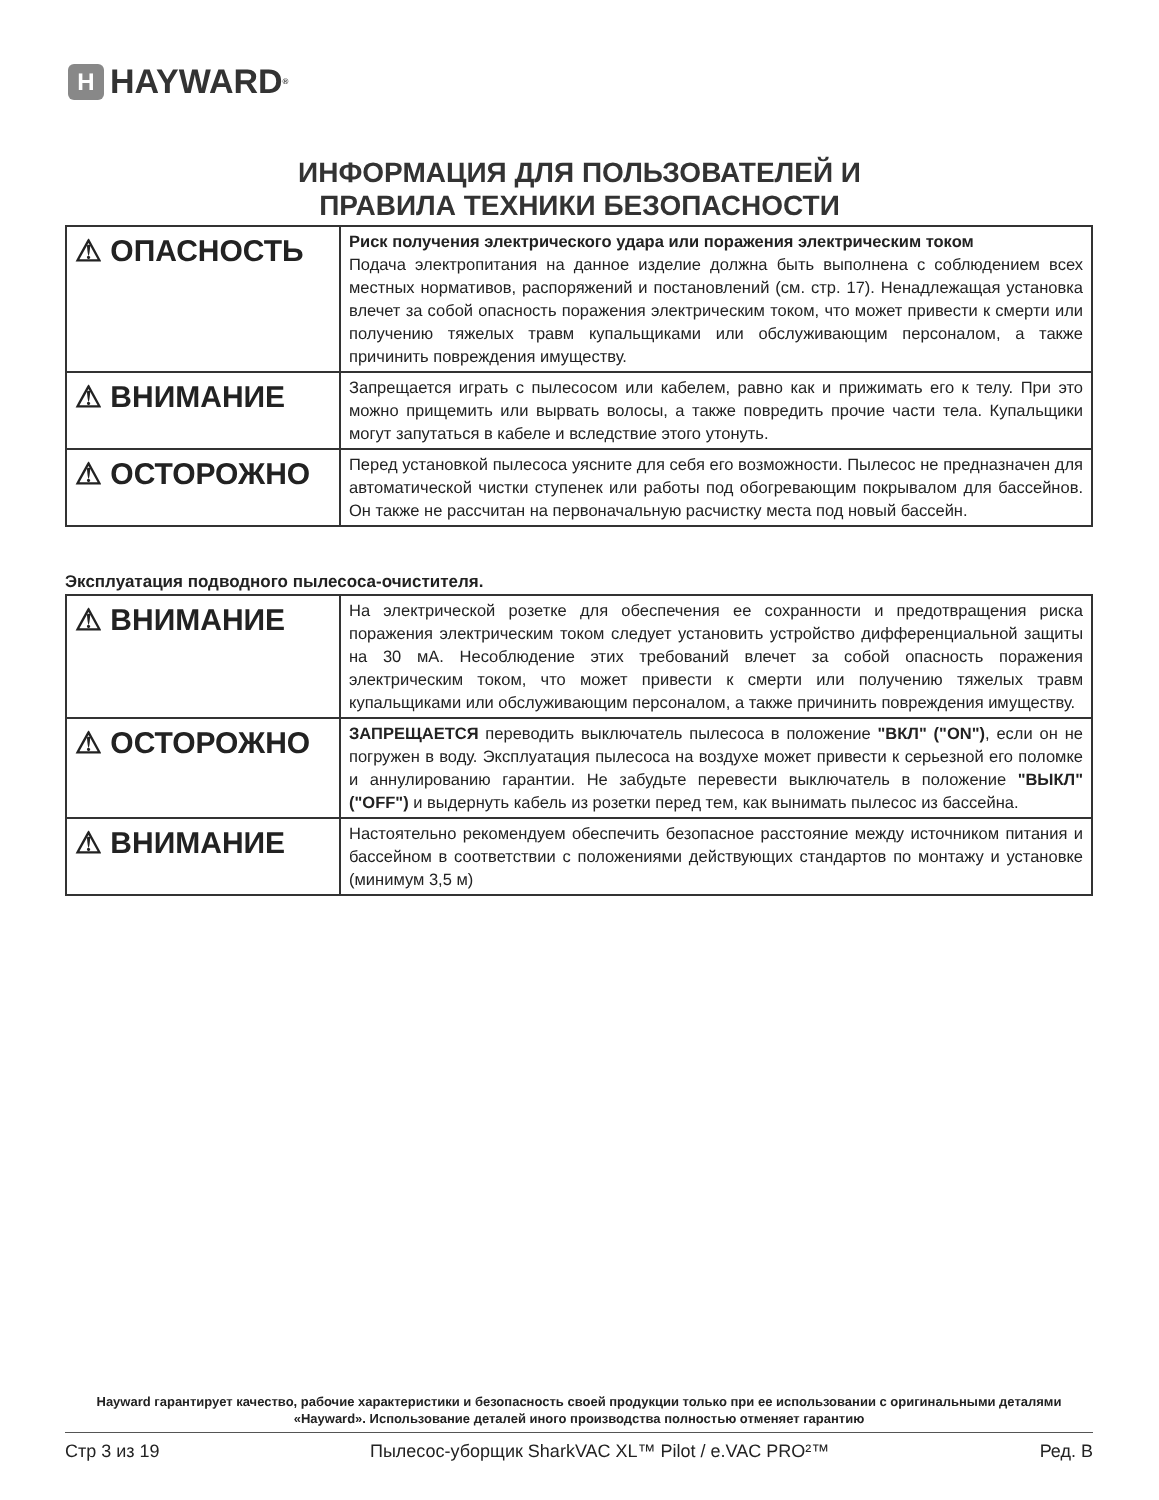H HAYWARD<sup>®</sup>
ИНФОРМАЦИЯ ДЛЯ ПОЛЬЗОВАТЕЛЕЙ И
ПРАВИЛА ТЕХНИКИ БЕЗОПАСНОСТИ
| ⚠ ОПАСНОСТЬ | Риск получения электрического удара или поражения электрическим током Подача электропитания на данное изделие должна быть выполнена с соблюдением всех местных нормативов, распоряжений и постановлений (см. стр. 17). Ненадлежащая установка влечет за собой опасность поражения электрическим током, что может привести к смерти или получению тяжелых травм купальщиками или обслуживающим персоналом, а также причинить повреждения имуществу. |
| ⚠ ВНИМАНИЕ | Запрещается играть с пылесосом или кабелем, равно как и прижимать его к телу. При это можно прищемить или вырвать волосы, а также повредить прочие части тела. Купальщики могут запутаться в кабеле и вследствие этого утонуть. |
| ⚠ ОСТОРОЖНО | Перед установкой пылесоса уясните для себя его возможности. Пылесос не предназначен для автоматической чистки ступенек или работы под обогревающим покрывалом для бассейнов. Он также не рассчитан на первоначальную расчистку места под новый бассейн. |
Эксплуатация подводного пылесоса-очистителя.
| ⚠ ВНИМАНИЕ | На электрической розетке для обеспечения ее сохранности и предотвращения риска поражения электрическим током следует установить устройство дифференциальной защиты на 30 мА. Несоблюдение этих требований влечет за собой опасность поражения электрическим током, что может привести к смерти или получению тяжелых травм купальщиками или обслуживающим персоналом, а также причинить повреждения имуществу. |
| ⚠ ОСТОРОЖНО | ЗАПРЕЩАЕТСЯ переводить выключатель пылесоса в положение "ВКЛ" ("ON") , если он не погружен в воду. Эксплуатация пылесоса на воздухе может привести к серьезной его поломке и аннулированию гарантии. Не забудьте перевести выключатель в положение "ВЫКЛ" ("OFF") и выдернуть кабель из розетки перед тем, как вынимать пылесос из бассейна. |
| ⚠ ВНИМАНИЕ | Настоятельно рекомендуем обеспечить безопасное расстояние между источником питания и бассейном в соответствии с положениями действующих стандартов по монтажу и установке (минимум 3,5 м) |
Hayward гарантирует качество, рабочие характеристики и безопасность своей продукции только при ее использовании с оригинальными деталями «Hayward». Использование деталей иного производства полностью отменяет гарантию
Стр 3 из 19 Пылесос-уборщик SharkVAC XL™ Pilot / e.VAC PRO²™ Ред. B